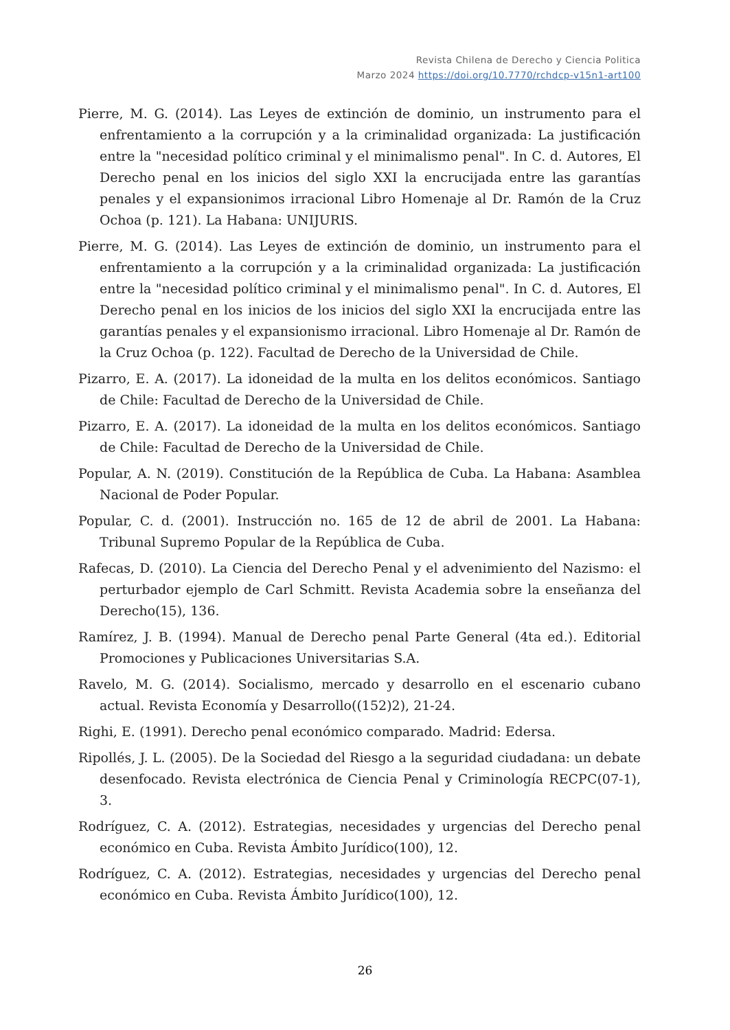Revista Chilena de Derecho y Ciencia Politica
Marzo 2024 https://doi.org/10.7770/rchdcp-v15n1-art100
Pierre, M. G. (2014). Las Leyes de extinción de dominio, un instrumento para el enfrentamiento a la corrupción y a la criminalidad organizada: La justificación entre la "necesidad político criminal y el minimalismo penal". In C. d. Autores, El Derecho penal en los inicios del siglo XXI la encrucijada entre las garantías penales y el expansionimos irracional Libro Homenaje al Dr. Ramón de la Cruz Ochoa (p. 121). La Habana: UNIJURIS.
Pierre, M. G. (2014). Las Leyes de extinción de dominio, un instrumento para el enfrentamiento a la corrupción y a la criminalidad organizada: La justificación entre la "necesidad político criminal y el minimalismo penal". In C. d. Autores, El Derecho penal en los inicios de los inicios del siglo XXI la encrucijada entre las garantías penales y el expansionismo irracional. Libro Homenaje al Dr. Ramón de la Cruz Ochoa (p. 122). Facultad de Derecho de la Universidad de Chile.
Pizarro, E. A. (2017). La idoneidad de la multa en los delitos económicos. Santiago de Chile: Facultad de Derecho de la Universidad de Chile.
Pizarro, E. A. (2017). La idoneidad de la multa en los delitos económicos. Santiago de Chile: Facultad de Derecho de la Universidad de Chile.
Popular, A. N. (2019). Constitución de la República de Cuba. La Habana: Asamblea Nacional de Poder Popular.
Popular, C. d. (2001). Instrucción no. 165 de 12 de abril de 2001. La Habana: Tribunal Supremo Popular de la República de Cuba.
Rafecas, D. (2010). La Ciencia del Derecho Penal y el advenimiento del Nazismo: el perturbador ejemplo de Carl Schmitt. Revista Academia sobre la enseñanza del Derecho(15), 136.
Ramírez, J. B. (1994). Manual de Derecho penal Parte General (4ta ed.). Editorial Promociones y Publicaciones Universitarias S.A.
Ravelo, M. G. (2014). Socialismo, mercado y desarrollo en el escenario cubano actual. Revista Economía y Desarrollo((152)2), 21-24.
Righi, E. (1991). Derecho penal económico comparado. Madrid: Edersa.
Ripollés, J. L. (2005). De la Sociedad del Riesgo a la seguridad ciudadana: un debate desenfocado. Revista electrónica de Ciencia Penal y Criminología RECPC(07-1), 3.
Rodríguez, C. A. (2012). Estrategias, necesidades y urgencias del Derecho penal económico en Cuba. Revista Ámbito Jurídico(100), 12.
Rodríguez, C. A. (2012). Estrategias, necesidades y urgencias del Derecho penal económico en Cuba. Revista Ámbito Jurídico(100), 12.
26